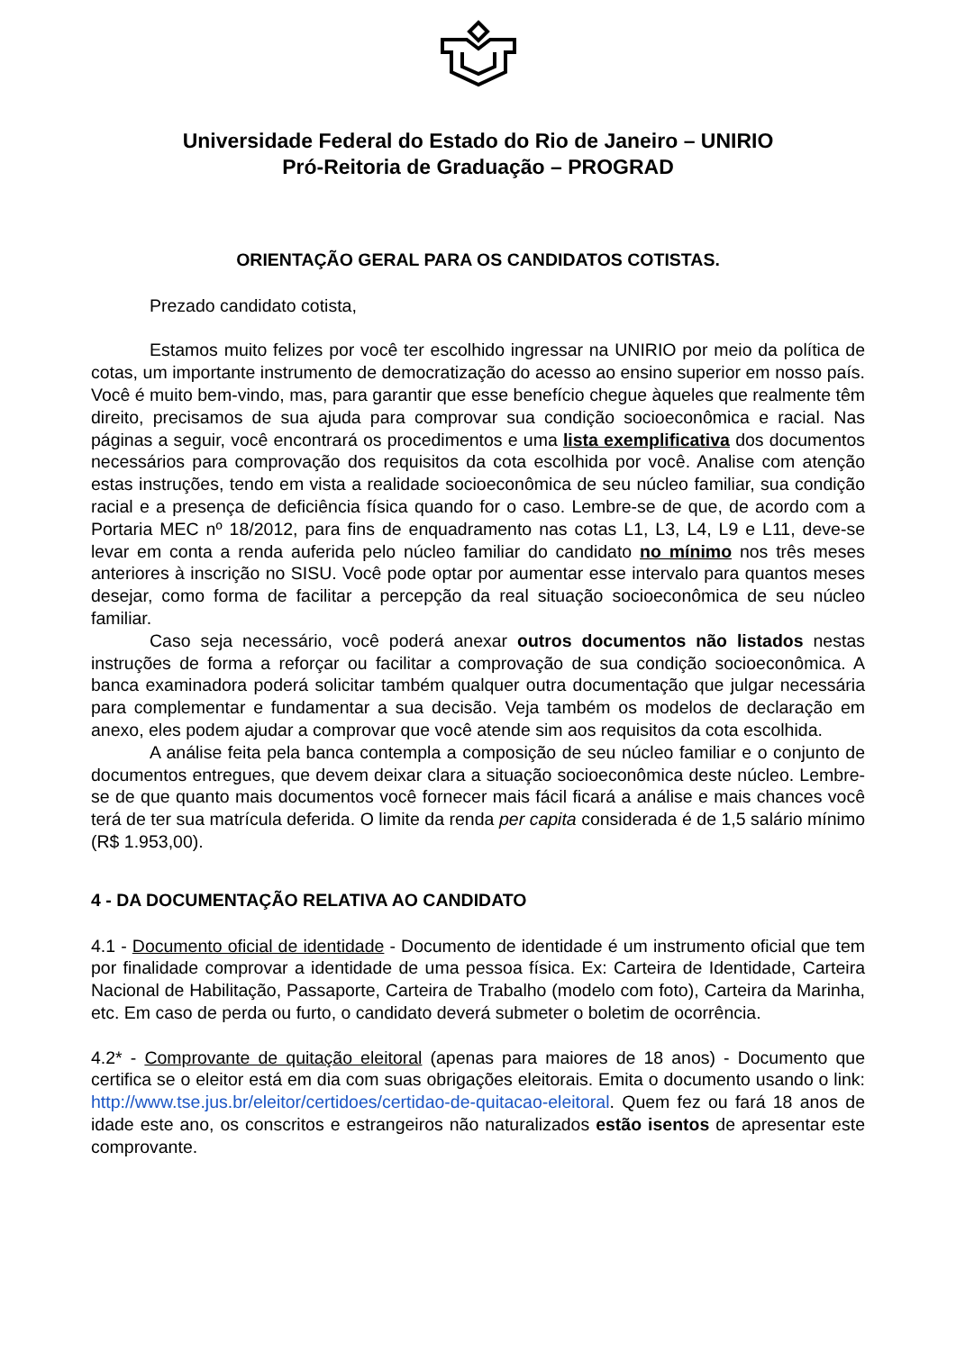Universidade Federal do Estado do Rio de Janeiro – UNIRIO
Pró-Reitoria de Graduação – PROGRAD
ORIENTAÇÃO GERAL PARA OS CANDIDATOS COTISTAS.
Prezado candidato cotista,
Estamos muito felizes por você ter escolhido ingressar na UNIRIO por meio da política de cotas, um importante instrumento de democratização do acesso ao ensino superior em nosso país. Você é muito bem-vindo, mas, para garantir que esse benefício chegue àqueles que realmente têm direito, precisamos de sua ajuda para comprovar sua condição socioeconômica e racial. Nas páginas a seguir, você encontrará os procedimentos e uma lista exemplificativa dos documentos necessários para comprovação dos requisitos da cota escolhida por você. Analise com atenção estas instruções, tendo em vista a realidade socioeconômica de seu núcleo familiar, sua condição racial e a presença de deficiência física quando for o caso. Lembre-se de que, de acordo com a Portaria MEC nº 18/2012, para fins de enquadramento nas cotas L1, L3, L4, L9 e L11, deve-se levar em conta a renda auferida pelo núcleo familiar do candidato no mínimo nos três meses anteriores à inscrição no SISU. Você pode optar por aumentar esse intervalo para quantos meses desejar, como forma de facilitar a percepção da real situação socioeconômica de seu núcleo familiar.
Caso seja necessário, você poderá anexar outros documentos não listados nestas instruções de forma a reforçar ou facilitar a comprovação de sua condição socioeconômica. A banca examinadora poderá solicitar também qualquer outra documentação que julgar necessária para complementar e fundamentar a sua decisão. Veja também os modelos de declaração em anexo, eles podem ajudar a comprovar que você atende sim aos requisitos da cota escolhida.
A análise feita pela banca contempla a composição de seu núcleo familiar e o conjunto de documentos entregues, que devem deixar clara a situação socioeconômica deste núcleo. Lembre-se de que quanto mais documentos você fornecer mais fácil ficará a análise e mais chances você terá de ter sua matrícula deferida. O limite da renda per capita considerada é de 1,5 salário mínimo (R$ 1.953,00).
4 - DA DOCUMENTAÇÃO RELATIVA AO CANDIDATO
4.1 - Documento oficial de identidade - Documento de identidade é um instrumento oficial que tem por finalidade comprovar a identidade de uma pessoa física. Ex: Carteira de Identidade, Carteira Nacional de Habilitação, Passaporte, Carteira de Trabalho (modelo com foto), Carteira da Marinha, etc. Em caso de perda ou furto, o candidato deverá submeter o boletim de ocorrência.
4.2* - Comprovante de quitação eleitoral (apenas para maiores de 18 anos) - Documento que certifica se o eleitor está em dia com suas obrigações eleitorais. Emita o documento usando o link: http://www.tse.jus.br/eleitor/certidoes/certidao-de-quitacao-eleitoral. Quem fez ou fará 18 anos de idade este ano, os conscritos e estrangeiros não naturalizados estão isentos de apresentar este comprovante.